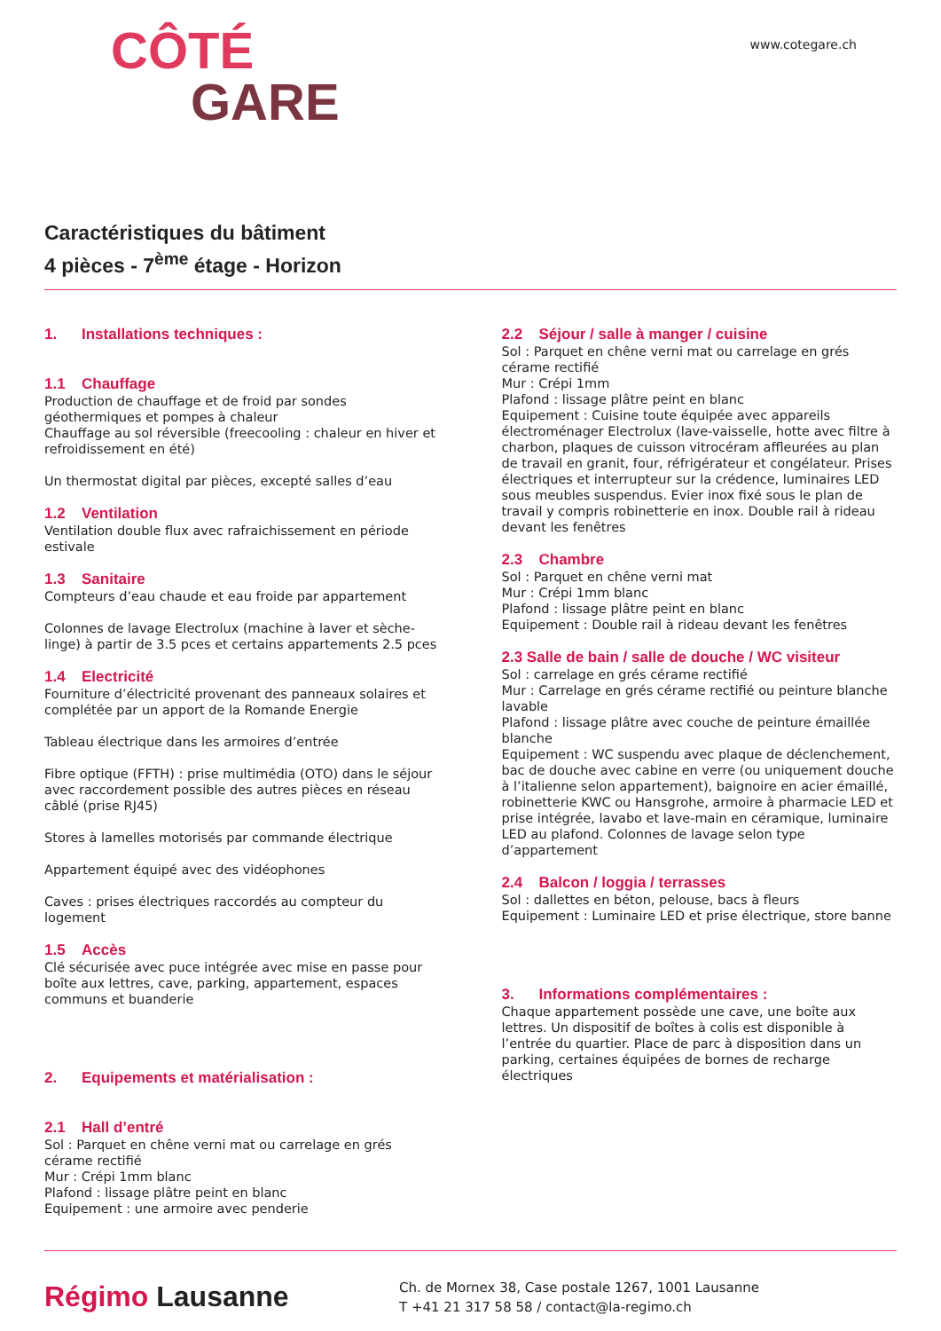CÔTÉ
GARE
www.cotegare.ch
Caractéristiques du bâtiment
4 pièces - 7<sup>ème</sup> étage - Horizon
1. Installations techniques :
1.1 Chauffage
Production de chauffage et de froid par sondes géothermiques et pompes à chaleur
Chauffage au sol réversible (freecooling : chaleur en hiver et refroidissement en été)
Un thermostat digital par pièces, excepté salles d’eau
1.2 Ventilation
Ventilation double flux avec rafraichissement en période estivale
1.3 Sanitaire
Compteurs d’eau chaude et eau froide par appartement
Colonnes de lavage Electrolux (machine à laver et sèche-linge) à partir de 3.5 pces et certains appartements 2.5 pces
1.4 Electricité
Fourniture d’électricité provenant des panneaux solaires et complétée par un apport de la Romande Energie
Tableau électrique dans les armoires d’entrée
Fibre optique (FFTH) : prise multimédia (OTO) dans le séjour avec raccordement possible des autres pièces en réseau câblé (prise RJ45)
Stores à lamelles motorisés par commande électrique
Appartement équipé avec des vidéophones
Caves : prises électriques raccordés au compteur du logement
1.5 Accès
Clé sécurisée avec puce intégrée avec mise en passe pour boîte aux lettres, cave, parking, appartement, espaces communs et buanderie
2. Equipements et matérialisation :
2.1 Hall d’entré
Sol : Parquet en chêne verni mat ou carrelage en grés cérame rectifié
Mur : Crépi 1mm blanc
Plafond : lissage plâtre peint en blanc
Equipement : une armoire avec penderie
2.2 Séjour / salle à manger / cuisine
Sol : Parquet en chêne verni mat ou carrelage en grés cérame rectifié
Mur : Crépi 1mm
Plafond : lissage plâtre peint en blanc
Equipement : Cuisine toute équipée avec appareils électroménager Electrolux (lave-vaisselle, hotte avec filtre à charbon, plaques de cuisson vitrocéram affleurées au plan de travail en granit, four, réfrigérateur et congélateur. Prises électriques et interrupteur sur la crédence, luminaires LED sous meubles suspendus. Evier inox fixé sous le plan de travail y compris robinetterie en inox. Double rail à rideau devant les fenêtres
2.3 Chambre
Sol : Parquet en chêne verni mat
Mur : Crépi 1mm blanc
Plafond : lissage plâtre peint en blanc
Equipement : Double rail à rideau devant les fenêtres
2.3 Salle de bain / salle de douche / WC visiteur
Sol : carrelage en grés cérame rectifié
Mur : Carrelage en grés cérame rectifié ou peinture blanche lavable
Plafond : lissage plâtre avec couche de peinture émaillée blanche
Equipement : WC suspendu avec plaque de déclenchement, bac de douche avec cabine en verre (ou uniquement douche à l’italienne selon appartement), baignoire en acier émaillé, robinetterie KWC ou Hansgrohe, armoire à pharmacie LED et prise intégrée, lavabo et lave-main en céramique, luminaire LED au plafond. Colonnes de lavage selon type d’appartement
2.4 Balcon / loggia / terrasses
Sol : dallettes en béton, pelouse, bacs à fleurs
Equipement : Luminaire LED et prise électrique, store banne
3. Informations complémentaires :
Chaque appartement possède une cave, une boîte aux lettres. Un dispositif de boîtes à colis est disponible à l’entrée du quartier. Place de parc à disposition dans un parking, certaines équipées de bornes de recharge électriques
Régimo Lausanne
Ch. de Mornex 38, Case postale 1267, 1001 Lausanne
T +41 21 317 58 58 / contact@la-regimo.ch